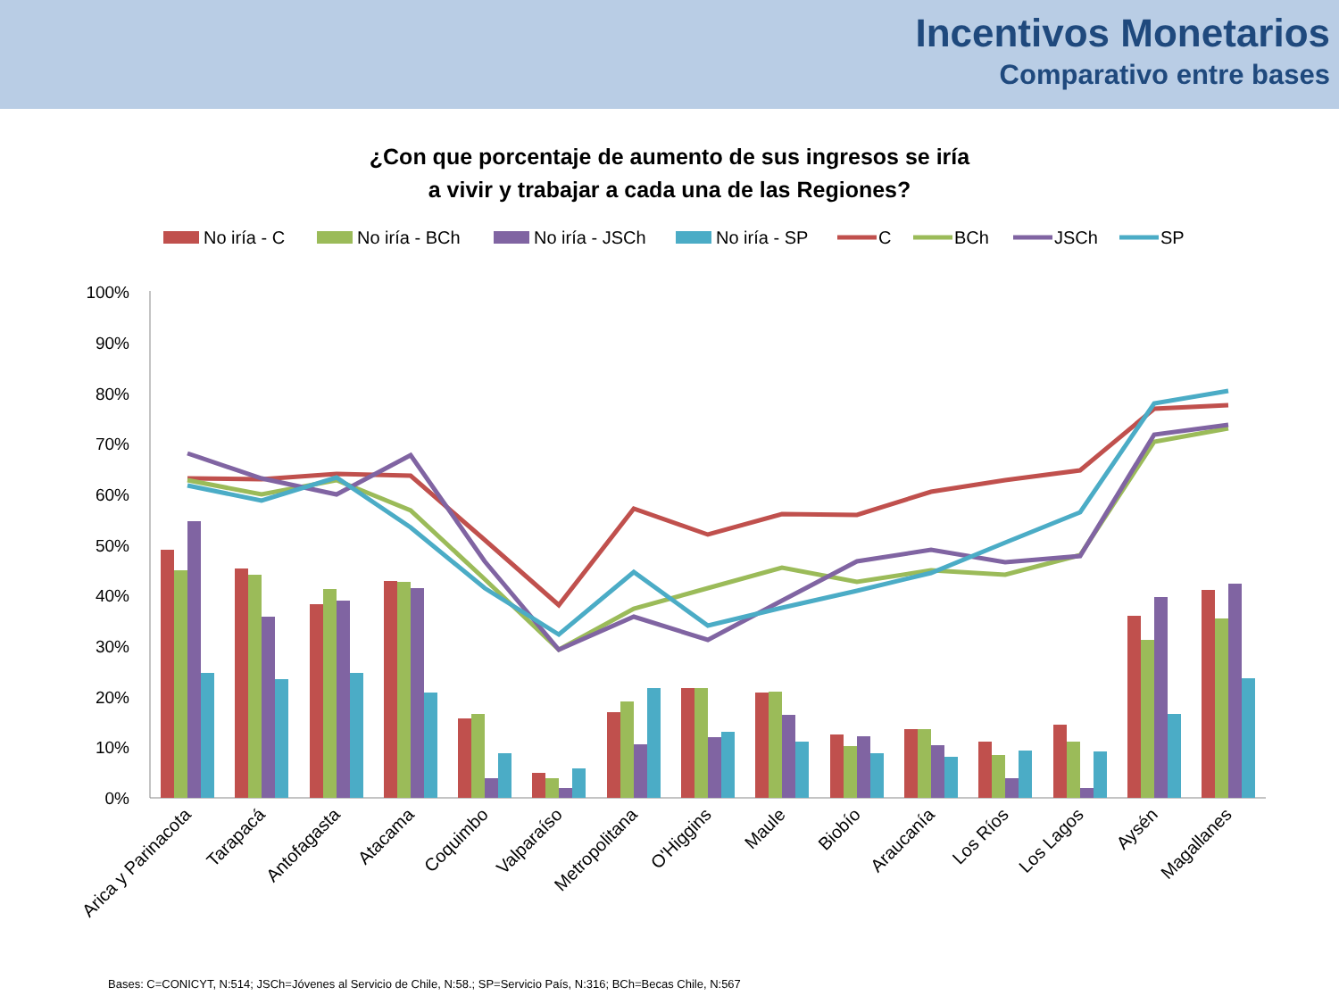Incentivos Monetarios
Comparativo entre bases
¿Con que porcentaje de aumento de sus ingresos se iría
a vivir y trabajar a cada una de las Regiones?
No iría - C
No iría - BCh
No iría - JSCh
No iría - SP
C
BCh
JSCh
SP
100%
90%
80%
70%
60%
50%
40%
30%
20%
10%
0%
Arica y Parinacota
Tarapacá
Antofagasta
Atacama
Coquimbo
Valparaíso
Metropolitana
O'Higgins
Maule
Biobío
Araucanía
Los Ríos
Los Lagos
Aysén
Magallanes
Bases: C=CONICYT, N:514; JSCh=Jóvenes al Servicio de Chile, N:58.; SP=Servicio País, N:316; BCh=Becas Chile, N:567